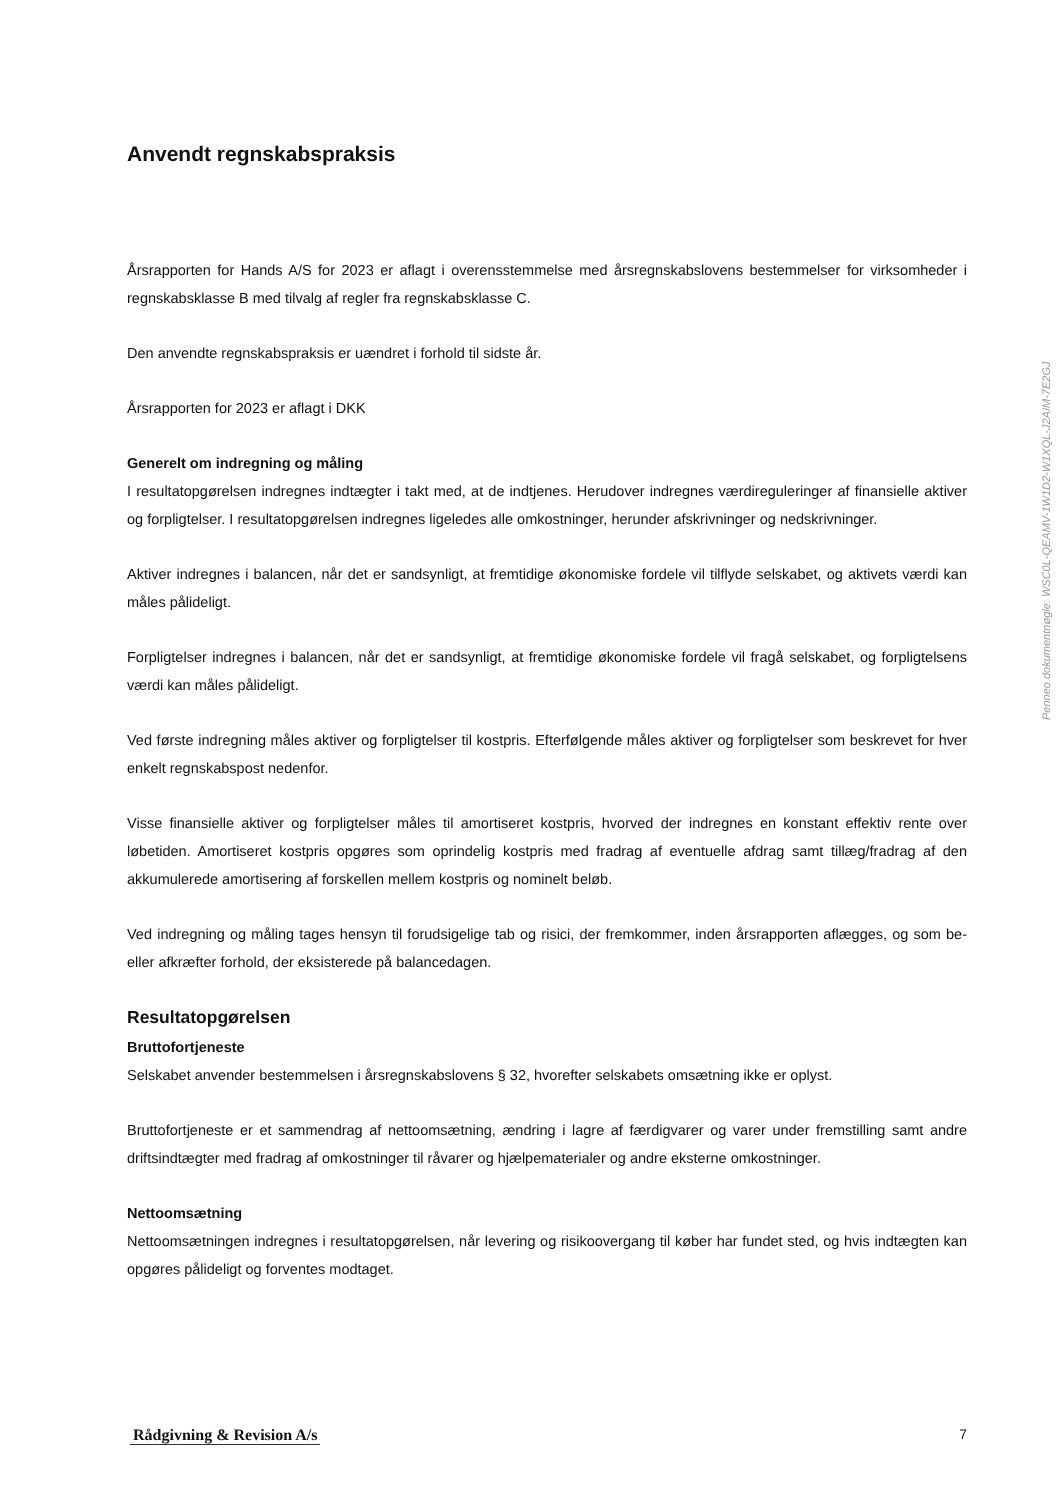Anvendt regnskabspraksis
Årsrapporten for Hands A/S for 2023 er aflagt i overensstemmelse med årsregnskabslovens bestemmelser for virksomheder i regnskabsklasse B med tilvalg af regler fra regnskabsklasse C.
Den anvendte regnskabspraksis er uændret i forhold til sidste år.
Årsrapporten for 2023 er aflagt i DKK
Generelt om indregning og måling
I resultatopgørelsen indregnes indtægter i takt med, at de indtjenes. Herudover indregnes værdireguleringer af finansielle aktiver og forpligtelser. I resultatopgørelsen indregnes ligeledes alle omkostninger, herunder afskrivninger og nedskrivninger.
Aktiver indregnes i balancen, når det er sandsynligt, at fremtidige økonomiske fordele vil tilflyde selskabet, og aktivets værdi kan måles pålideligt.
Forpligtelser indregnes i balancen, når det er sandsynligt, at fremtidige økonomiske fordele vil fragå selskabet, og forpligtelsens værdi kan måles pålideligt.
Ved første indregning måles aktiver og forpligtelser til kostpris. Efterfølgende måles aktiver og forpligtelser som beskrevet for hver enkelt regnskabspost nedenfor.
Visse finansielle aktiver og forpligtelser måles til amortiseret kostpris, hvorved der indregnes en konstant effektiv rente over løbetiden. Amortiseret kostpris opgøres som oprindelig kostpris med fradrag af eventuelle afdrag samt tillæg/fradrag af den akkumulerede amortisering af forskellen mellem kostpris og nominelt beløb.
Ved indregning og måling tages hensyn til forudsigelige tab og risici, der fremkommer, inden årsrapporten aflægges, og som be- eller afkræfter forhold, der eksisterede på balancedagen.
Resultatopgørelsen
Bruttofortjeneste
Selskabet anvender bestemmelsen i årsregnskabslovens § 32, hvorefter selskabets omsætning ikke er oplyst.
Bruttofortjeneste er et sammendrag af nettoomsætning, ændring i lagre af færdigvarer og varer under fremstilling samt andre driftsindtægter med fradrag af omkostninger til råvarer og hjælpematerialer og andre eksterne omkostninger.
Nettoomsætning
Nettoomsætningen indregnes i resultatopgørelsen, når levering og risikoovergang til køber har fundet sted, og hvis indtægten kan opgøres pålideligt og forventes modtaget.
Penneo dokumentnøgle: WSC0L-QEAMV-1W1D2-W1XQL-J2AIM-7E2GJ
Rådgivning & Revision A/s 7